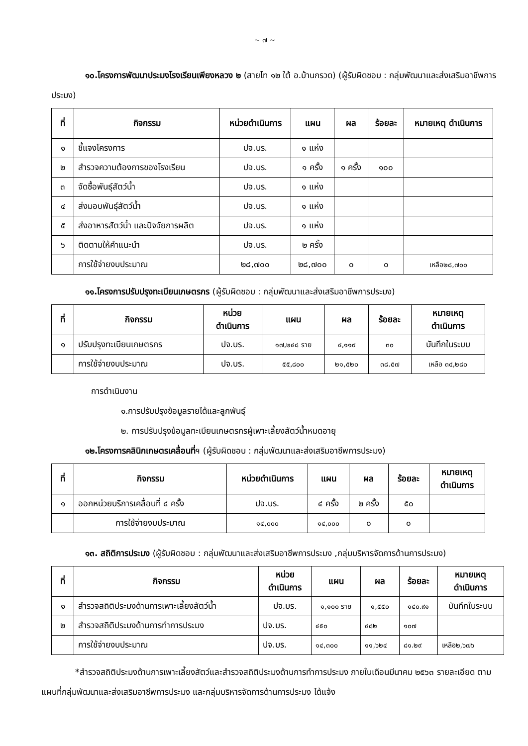~ ๗ ~
๑๐.โครงการพัฒนาประมงโรงเรียนเพียงหลวง ๒ (สายโท ๑๒ ใต้ อ.บ้านกรวด) (ผู้รับผิดชอบ : กลุ่มพัฒนาและส่งเสริมอาชีพการประมง)
| ที่ | กิจกรรม | หน่วยดำเนินการ | แผน | ผล | ร้อยละ | หมายเหตุ ดำเนินการ |
| --- | --- | --- | --- | --- | --- | --- |
| ๑ | ชี้แจงโครงการ | ปจ.บร. | ๑ แห่ง | | | |
| ๒ | สำรวจความต้องการของโรงเรียน | ปจ.บร. | ๑ ครั้ง | ๑ ครั้ง | ๑๐๐ | |
| ๓ | จัดซื้อพันธุ์สัตว์น้ำ | ปจ.บร. | ๑ แห่ง | | | |
| ๔ | ส่งมอบพันธุ์สัตว์น้ำ | ปจ.บร. | ๑ แห่ง | | | |
| ๕ | ส่งอาหารสัตว์น้ำ และปัจจัยการผลิต | ปจ.บร. | ๑ แห่ง | | | |
| ๖ | ติดตามให้คำแนะนำ | ปจ.บร. | ๒ ครั้ง | | | |
| | การใช้จ่ายงบประมาณ | ๒๘,๗๐๐ | ๒๘,๗๐๐ | ๐ | ๐ | เหลือ๒๘,๗๐๐ |
๑๑.โครงการปรับปรุงทะเบียนเกษตรกร (ผู้รับผิดชอบ : กลุ่มพัฒนาและส่งเสริมอาชีพการประมง)
| ที่ | กิจกรรม | หน่วย ดำเนินการ | แผน | ผล | ร้อยละ | หมายเหตุ ดำเนินการ |
| --- | --- | --- | --- | --- | --- | --- |
| ๑ | ปรับปรุงทะเบียนเกษตรกร | ปจ.บร. | ๑๗,๒๔๘ ราย | ๔,๑๑๙ | ๓๐ | บันทึกในระบบ |
| | การใช้จ่ายงบประมาณ | ปจ.บร. | ๕๕,๘๐๐ | ๒๑,๕๒๐ | ๓๘.๕๗ | เหลือ ๓๔,๒๘๐ |
การดำเนินงาน
๑.การปรับปรุงข้อมูลรายได้และลูกพันธุ์
๒. การปรับปรุงข้อมูลทะเบียนเกษตรกรผู้เพาะเลี้ยงสัตว์น้ำหมดอายุ
๑๒.โครงการคลินิกเกษตรเคลื่อนที่ฯ (ผู้รับผิดชอบ : กลุ่มพัฒนาและส่งเสริมอาชีพการประมง)
| ที่ | กิจกรรม | หน่วยดำเนินการ | แผน | ผล | ร้อยละ | หมายเหตุ ดำเนินการ |
| --- | --- | --- | --- | --- | --- | --- |
| ๑ | ออกหน่วยบริการเคลื่อนที่ ๔ ครั้ง | ปจ.บร. | ๔ ครั้ง | ๒ ครั้ง | ๕๐ | |
| | การใช้จ่ายงบประมาณ | ๑๔,๐๐๐ | ๑๔,๐๐๐ | ๐ | ๐ | |
๑๓. สถิติการประมง (ผู้รับผิดชอบ : กลุ่มพัฒนาและส่งเสริมอาชีพการประมง ,กลุ่มบริหารจัดการด้านการประมง)
| ที่ | กิจกรรม | หน่วย ดำเนินการ | แผน | ผล | ร้อยละ | หมายเหตุ ดำเนินการ |
| --- | --- | --- | --- | --- | --- | --- |
| ๑ | สำรวจสถิติประมงด้านการเพาะเลี้ยงสัตว์น้ำ | ปจ.บร. | ๑,๑๐๐ ราย | ๑,๕๕๐ | ๑๔๐.๙๑ | บันทึกในระบบ |
| ๒ | สำรวจสถิติประมงด้านการทำการประมง | ปจ.บร. | ๔๕๐ | ๔๘๒ | ๑๐๗ | |
| | การใช้จ่ายงบประมาณ | ปจ.บร. | ๑๔,๓๐๐ | ๑๑,๖๒๔ | ๘๑.๒๙ | เหลือ๒,๖๗๖ |
*สำรวจสถิติประมงด้านการเพาะเลี้ยงสัตว์และสำรวจสถิติประมงด้านการทำการประมง ภายในเดือนมีนาคม ๒๕๖๓ รายละเอียด ตามแผนที่กลุ่มพัฒนาและส่งเสริมอาชีพการประมง และกลุ่มบริหารจัดการด้านการประมง ได้แจ้ง